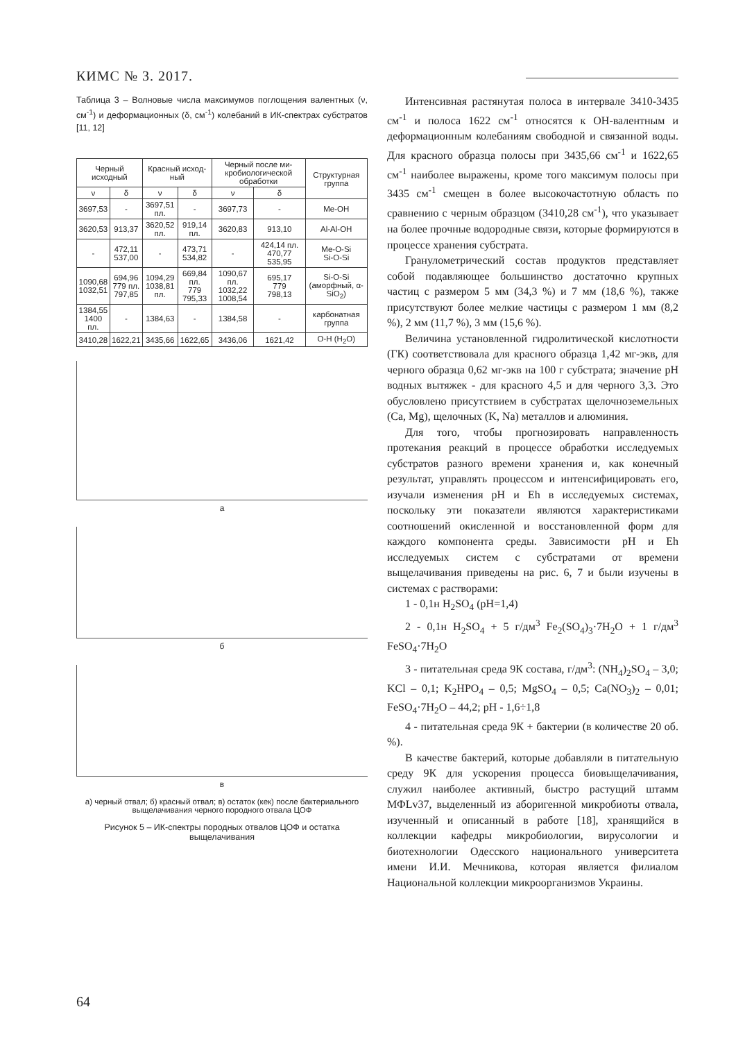КИМС № 3. 2017.
Таблица 3 – Волновые числа максимумов поглощения валентных (ν, см<sup>-1</sup>) и деформационных (δ, см<sup>-1</sup>) колебаний в ИК-спектрах субстратов [11, 12]
| Черный исходный | | Красный исход-ный | | Черный после ми-кробиологической обработки | | Структурная группа |
| --- | --- | --- | --- | --- | --- | --- |
| ν | δ | ν | δ | ν | δ | |
| 3697,53 | - | 3697,51 пл. | - | 3697,73 | - | Me-OH |
| 3620,53 | 913,37 | 3620,52 пл. | 919,14 пл. | 3620,83 | 913,10 | Al-Al-OH |
| - | 472,11 537,00 | - | 473,71 534,82 | - | 424,14 пл. 470,77 535,95 | Me-O-Si Si-O-Si |
| 1090,68 1032,51 | 694,96 779 пл. 797,85 | 1094,29 1038,81 пл. | 669,84 пл. 779 795,33 | 1090,67 пл. 1032,22 1008,54 | 695,17 779 798,13 | Si-O-Si (аморфный, α-SiO<sub>2</sub>) |
| 1384,55 1400 пл. | - | 1384,63 | - | 1384,58 | - | карбонатная группа |
| 3410,28 | 1622,21 | 3435,66 | 1622,65 | 3436,06 | 1621,42 | O-H (H<sub>2</sub>O) |
а
б
в
а) черный отвал; б) красный отвал; в) остаток (кек) после бактериального выщелачивания черного породного отвала ЦОФ
Рисунок 5 – ИК-спектры породных отвалов ЦОФ и остатка выщелачивания
Интенсивная растянутая полоса в интервале 3410-3435 см<sup>-1</sup> и полоса 1622 см<sup>-1</sup> относятся к ОН-валентным и деформационным колебаниям свободной и связанной воды. Для красного образца полосы при 3435,66 см<sup>-1</sup> и 1622,65 см<sup>-1</sup> наиболее выражены, кроме того максимум полосы при 3435 см<sup>-1</sup> смещен в более высокочастотную область по сравнению с черным образцом (3410,28 см<sup>-1</sup>), что указывает на более прочные водородные связи, которые формируются в процессе хранения субстрата.
Гранулометрический состав продуктов представляет собой подавляющее большинство достаточно крупных частиц с размером 5 мм (34,3 %) и 7 мм (18,6 %), также присутствуют более мелкие частицы с размером 1 мм (8,2 %), 2 мм (11,7 %), 3 мм (15,6 %).
Величина установленной гидролитической кислотности (ГК) соответствовала для красного образца 1,42 мг-экв, для черного образца 0,62 мг-экв на 100 г субстрата; значение рН водных вытяжек - для красного 4,5 и для черного 3,3. Это обусловлено присутствием в субстратах щелочноземельных (Ca, Mg), щелочных (K, Na) металлов и алюминия.
Для того, чтобы прогнозировать направленность протекания реакций в процессе обработки исследуемых субстратов разного времени хранения и, как конечный результат, управлять процессом и интенсифицировать его, изучали изменения рН и Eh в исследуемых системах, поскольку эти показатели являются характеристиками соотношений окисленной и восстановленной форм для каждого компонента среды. Зависимости рН и Eh исследуемых систем с субстратами от времени выщелачивания приведены на рис. 6, 7 и были изучены в системах с растворами:
1 - 0,1н H<sub>2</sub>SO<sub>4</sub> (рН=1,4)
2 - 0,1н H<sub>2</sub>SO<sub>4</sub> + 5 г/дм<sup>3</sup> Fe<sub>2</sub>(SO<sub>4</sub>)<sub>3</sub>·7H<sub>2</sub>O + 1 г/дм<sup>3</sup> FeSO<sub>4</sub>·7H<sub>2</sub>O
3 - питательная среда 9К состава, г/дм<sup>3</sup>: (NH<sub>4</sub>)<sub>2</sub>SO<sub>4</sub> – 3,0; KCl – 0,1; K<sub>2</sub>HPO<sub>4</sub> – 0,5; MgSO<sub>4</sub> – 0,5; Ca(NO<sub>3</sub>)<sub>2</sub> – 0,01; FeSO<sub>4</sub>·7H<sub>2</sub>O – 44,2; pH - 1,6÷1,8
4 - питательная среда 9К + бактерии (в количестве 20 об. %).
В качестве бактерий, которые добавляли в питательную среду 9К для ускорения процесса биовыщелачивания, служил наиболее активный, быстро растущий штамм МФLv37, выделенный из аборигенной микробиоты отвала, изученный и описанный в работе [18], хранящийся в коллекции кафедры микробиологии, вирусологии и биотехнологии Одесского национального университета имени И.И. Мечникова, которая является филиалом Национальной коллекции микроорганизмов Украины.
64